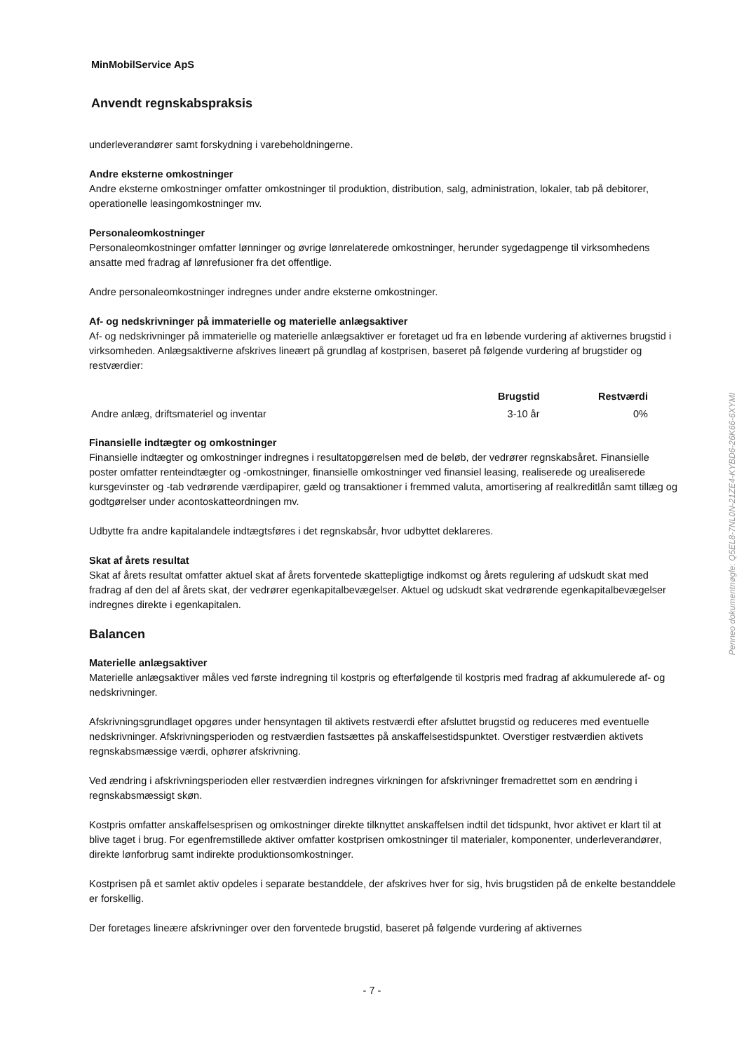MinMobilService ApS
Anvendt regnskabspraksis
underleverandører samt forskydning i varebeholdningerne.
Andre eksterne omkostninger
Andre eksterne omkostninger omfatter omkostninger til produktion, distribution, salg, administration, lokaler, tab på debitorer, operationelle leasingomkostninger mv.
Personaleomkostninger
Personaleomkostninger omfatter lønninger og øvrige lønrelaterede omkostninger, herunder sygedagpenge til virksomhedens ansatte med fradrag af lønrefusioner fra det offentlige.
Andre personaleomkostninger indregnes under andre eksterne omkostninger.
Af- og nedskrivninger på immaterielle og materielle anlægsaktiver
Af- og nedskrivninger på immaterielle og materielle anlægsaktiver er foretaget ud fra en løbende vurdering af aktivernes brugstid i virksomheden. Anlægsaktiverne afskrives lineært på grundlag af kostprisen, baseret på følgende vurdering af brugstider og restværdier:
| | Brugstid | Restværdi |
| --- | --- | --- |
| Andre anlæg, driftsmateriel og inventar | 3-10 år | 0% |
Finansielle indtægter og omkostninger
Finansielle indtægter og omkostninger indregnes i resultatopgørelsen med de beløb, der vedrører regnskabsåret. Finansielle poster omfatter renteindtægter og -omkostninger, finansielle omkostninger ved finansiel leasing, realiserede og urealiserede kursgevinster og -tab vedrørende værdipapirer, gæld og transaktioner i fremmed valuta, amortisering af realkreditlån samt tillæg og godtgørelser under acontoskatteordningen mv.
Udbytte fra andre kapitalandele indtægtsføres i det regnskabsår, hvor udbyttet deklareres.
Skat af årets resultat
Skat af årets resultat omfatter aktuel skat af årets forventede skattepligtige indkomst og årets regulering af udskudt skat med fradrag af den del af årets skat, der vedrører egenkapitalbevægelser. Aktuel og udskudt skat vedrørende egenkapitalbevægelser indregnes direkte i egenkapitalen.
Balancen
Materielle anlægsaktiver
Materielle anlægsaktiver måles ved første indregning til kostpris og efterfølgende til kostpris med fradrag af akkumulerede af- og nedskrivninger.
Afskrivningsgrundlaget opgøres under hensyntagen til aktivets restværdi efter afsluttet brugstid og reduceres med eventuelle nedskrivninger. Afskrivningsperioden og restværdien fastsættes på anskaffelsestidspunktet. Overstiger restværdien aktivets regnskabsmæssige værdi, ophører afskrivning.
Ved ændring i afskrivningsperioden eller restværdien indregnes virkningen for afskrivninger fremadrettet som en ændring i regnskabsmæssigt skøn.
Kostpris omfatter anskaffelsesprisen og omkostninger direkte tilknyttet anskaffelsen indtil det tidspunkt, hvor aktivet er klart til at blive taget i brug. For egenfremstillede aktiver omfatter kostprisen omkostninger til materialer, komponenter, underleverandører, direkte lønforbrug samt indirekte produktionsomkostninger.
Kostprisen på et samlet aktiv opdeles i separate bestanddele, der afskrives hver for sig, hvis brugstiden på de enkelte bestanddele er forskellig.
Der foretages lineære afskrivninger over den forventede brugstid, baseret på følgende vurdering af aktivernes
Penneo dokumentnøgle: Q5EL8-7NL0N-21ZE4-KYBD6-26K66-6XYMI
- 7 -